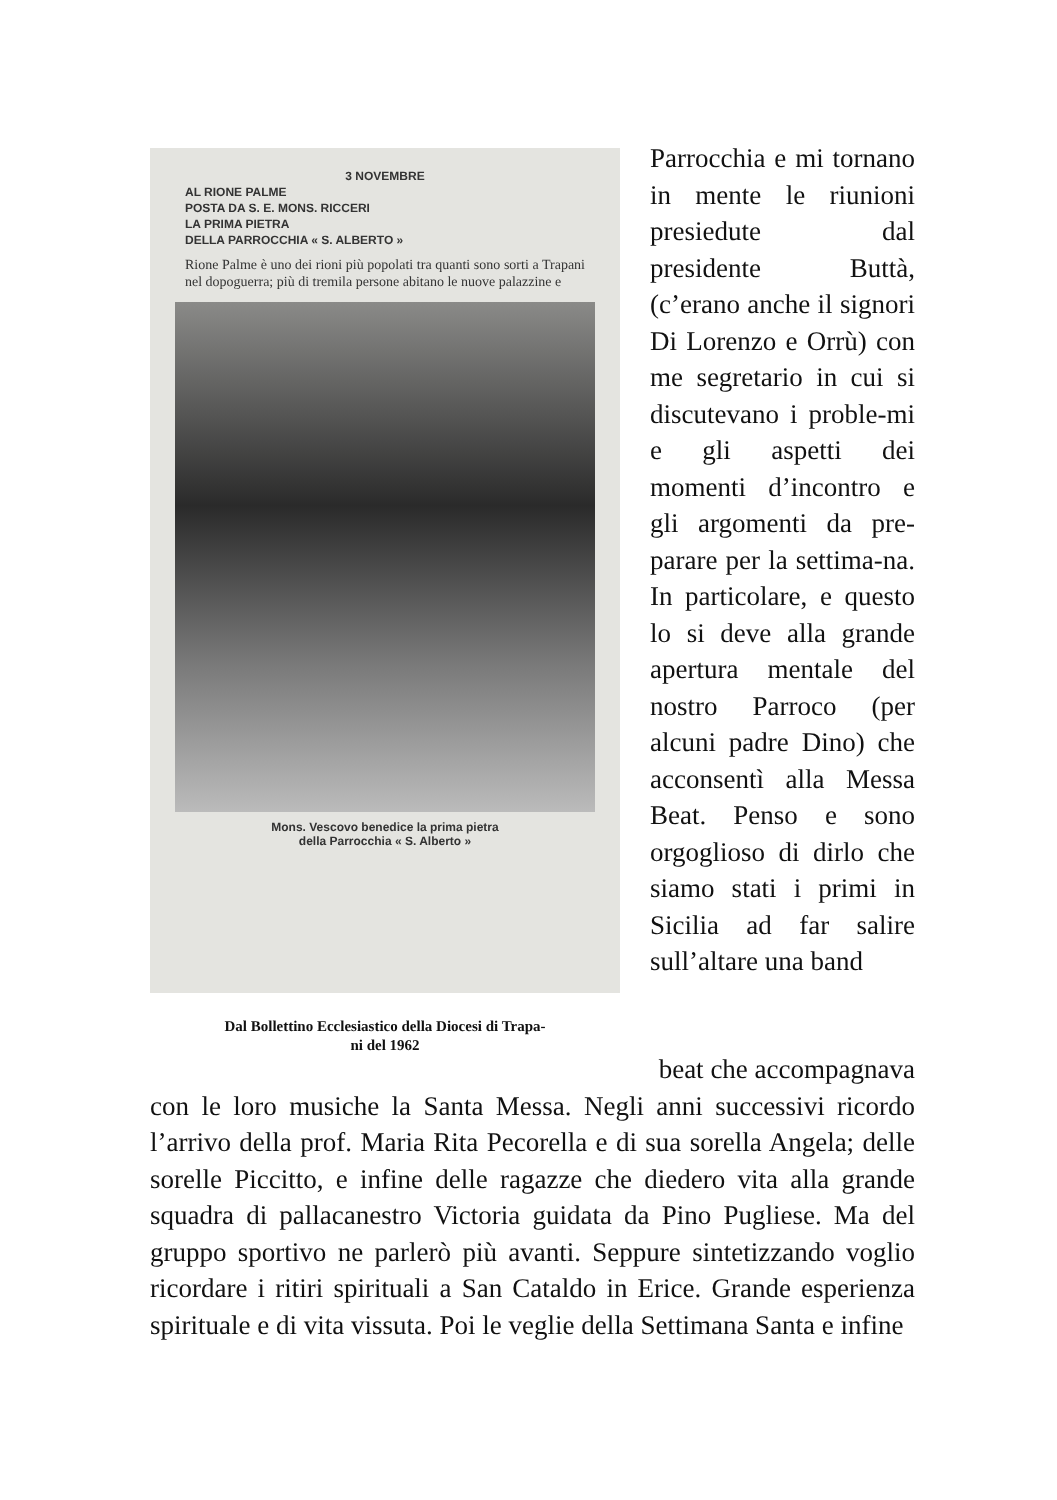3 NOVEMBRE
AL RIONE PALME
POSTA DA S. E. MONS. RICCERI
LA PRIMA PIETRA
DELLA PARROCCHIA « S. ALBERTO »
Rione Palme è uno dei rioni più popolati tra quanti sono sorti a Trapani nel dopoguerra; più di tremila persone abitano le nuove palazzine e
Mons. Vescovo benedice la prima pietra
della Parrocchia « S. Alberto »
Dal Bollettino Ecclesiastico della Diocesi di Trapa-
ni del 1962
Parrocchia e mi tornano in mente le riunioni presiedute dal presidente Buttà, (c’erano anche il signori Di Lorenzo e Orrù) con me segretario in cui si discutevano i proble-mi e gli aspetti dei momenti d’incontro e gli argomenti da pre-parare per la settima-na. In particolare, e questo lo si deve alla grande apertura mentale del nostro Parroco (per alcuni padre Dino) che acconsentì alla Messa Beat. Penso e sono orgoglioso di dirlo che siamo stati i primi in Sicilia ad far salire sull’altare una band
beat che accompagnava
con le loro musiche la Santa Messa. Negli anni successivi ricordo l’arrivo della prof. Maria Rita Pecorella e di sua sorella Angela; delle sorelle Piccitto, e infine delle ragazze che diedero vita alla grande squadra di pallacanestro Victoria guidata da Pino Pugliese. Ma del gruppo sportivo ne parlerò più avanti. Seppure sintetizzando voglio ricordare i ritiri spirituali a San Cataldo in Erice. Grande esperienza spirituale e di vita vissuta. Poi le veglie della Settimana Santa e infine